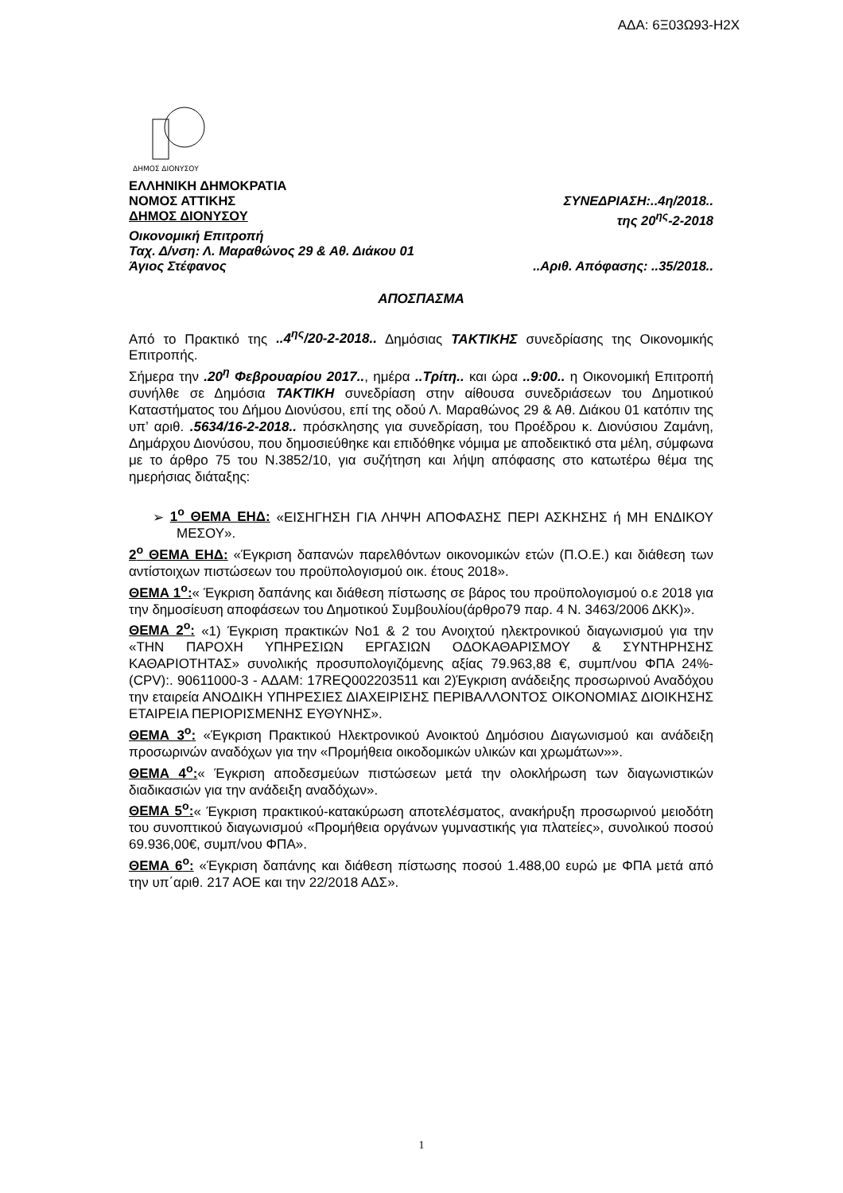ΑΔΑ: 6Ξ03Ω93-Η2Χ
ΔΗΜΟΣ ΔΙΟΝΥΣΟΥ
ΕΛΛΗΝΙΚΗ ΔΗΜΟΚΡΑΤΙΑ
ΝΟΜΟΣ ΑΤΤΙΚΗΣ ΣΥΝΕΔΡΙΑΣΗ:..4η/2018..
ΔΗΜΟΣ ΔΙΟΝΥΣΟΥ της 20<sup>ης</sup>-2-2018
Οικονομική Επιτροπή
Ταχ. Δ/νση: Λ. Μαραθώνος 29 & Αθ. Διάκου 01
Άγιος Στέφανος..Αριθ. Απόφασης: ..35/2018..
ΑΠΟΣΠΑΣΜΑ
Από το Πρακτικό της ..4<sup>ης</sup>/20-2-2018.. Δημόσιας ΤΑΚΤΙΚΗΣ συνεδρίασης της Οικονομικής Επιτροπής.
Σήμερα την .20<sup>η</sup> Φεβρουαρίου 2017.., ημέρα ..Τρίτη.. και ώρα ..9:00.. η Οικονομική Επιτροπή συνήλθε σε Δημόσια ΤΑΚΤΙΚΗ συνεδρίαση στην αίθουσα συνεδριάσεων του Δημοτικού Καταστήματος του Δήμου Διονύσου, επί της οδού Λ. Μαραθώνος 29 & Αθ. Διάκου 01 κατόπιν της υπ’ αριθ. .5634/16-2-2018.. πρόσκλησης για συνεδρίαση, του Προέδρου κ. Διονύσιου Ζαμάνη, Δημάρχου Διονύσου, που δημοσιεύθηκε και επιδόθηκε νόμιμα με αποδεικτικό στα μέλη, σύμφωνα με το άρθρο 75 του Ν.3852/10, για συζήτηση και λήψη απόφασης στο κατωτέρω θέμα της ημερήσιας διάταξης:
➢ 1<sup>ο</sup> ΘΕΜΑ ΕΗΔ: «ΕΙΣΗΓΗΣΗ ΓΙΑ ΛΗΨΗ ΑΠΟΦΑΣΗΣ ΠΕΡΙ ΑΣΚΗΣΗΣ ή ΜΗ ΕΝΔΙΚΟΥ ΜΕΣΟΥ».
2<sup>ο</sup> ΘΕΜΑ ΕΗΔ: «Έγκριση δαπανών παρελθόντων οικονομικών ετών (Π.Ο.Ε.) και διάθεση των αντίστοιχων πιστώσεων του προϋπολογισμού οικ. έτους 2018».
ΘΕΜΑ 1<sup>ο</sup>:« Έγκριση δαπάνης και διάθεση πίστωσης σε βάρος του προϋπολογισμού ο.ε 2018 για την δημοσίευση αποφάσεων του Δημοτικού Συμβουλίου(άρθρο79 παρ. 4 Ν. 3463/2006 ΔΚΚ)».
ΘΕΜΑ 2<sup>ο</sup>: «1) Έγκριση πρακτικών Νο1 & 2 του Ανοιχτού ηλεκτρονικού διαγωνισμού για την «ΤΗΝ ΠΑΡΟΧΗ ΥΠΗΡΕΣΙΩΝ ΕΡΓΑΣΙΩΝ ΟΔΟΚΑΘΑΡΙΣΜΟΥ & ΣΥΝΤΗΡΗΣΗΣ ΚΑΘΑΡΙΟΤΗΤΑΣ» συνολικής προσυπολογιζόμενης αξίας 79.963,88 €, συμπ/νου ΦΠΑ 24%- (CPV):. 90611000-3 - ΑΔΑΜ: 17REQ002203511 και 2)Έγκριση ανάδειξης προσωρινού Αναδόχου την εταιρεία ΑΝΟΔΙΚΗ ΥΠΗΡΕΣΙΕΣ ΔΙΑΧΕΙΡΙΣΗΣ ΠΕΡΙΒΑΛΛΟΝΤΟΣ ΟΙΚΟΝΟΜΙΑΣ ΔΙΟΙΚΗΣΗΣ ΕΤΑΙΡΕΙΑ ΠΕΡΙΟΡΙΣΜΕΝΗΣ ΕΥΘΥΝΗΣ».
ΘΕΜΑ 3<sup>ο</sup>: «Έγκριση Πρακτικού Ηλεκτρονικού Ανοικτού Δημόσιου Διαγωνισμού και ανάδειξη προσωρινών αναδόχων για την «Προμήθεια οικοδομικών υλικών και χρωμάτων»».
ΘΕΜΑ 4<sup>ο</sup>:« Έγκριση αποδεσμεύων πιστώσεων μετά την ολοκλήρωση των διαγωνιστικών διαδικασιών για την ανάδειξη αναδόχων».
ΘΕΜΑ 5<sup>ο</sup>:« Έγκριση πρακτικού-κατακύρωση αποτελέσματος, ανακήρυξη προσωρινού μειοδότη του συνοπτικού διαγωνισμού «Προμήθεια οργάνων γυμναστικής για πλατείες», συνολικού ποσού 69.936,00€, συμπ/νου ΦΠΑ».
ΘΕΜΑ 6<sup>ο</sup>: «Έγκριση δαπάνης και διάθεση πίστωσης ποσού 1.488,00 ευρώ με ΦΠΑ μετά από την υπ΄αριθ. 217 ΑΟΕ και την 22/2018 ΑΔΣ».
1